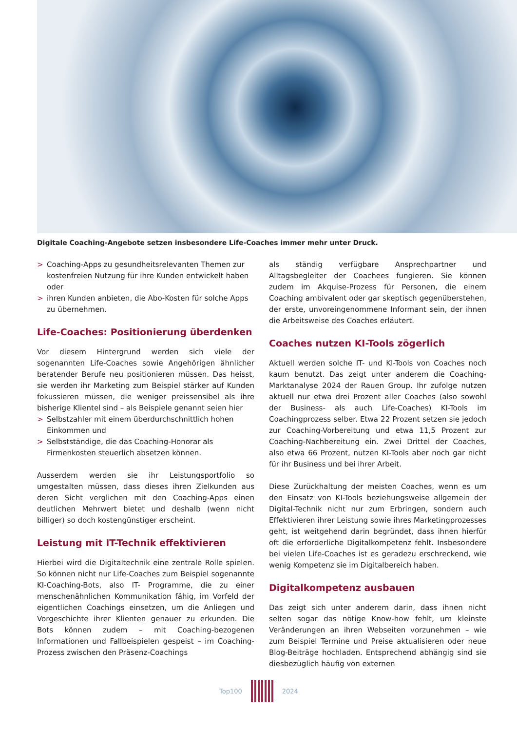Digitale Coaching-Angebote setzen insbesondere Life-Coaches immer mehr unter Druck.
> Coaching-Apps zu gesundheitsrelevanten Themen zur kostenfreien Nutzung für ihre Kunden entwickelt haben oder
> ihren Kunden anbieten, die Abo-Kosten für solche Apps zu übernehmen.
Life-Coaches: Positionierung überdenken
Vor diesem Hintergrund werden sich viele der sogenannten Life-Coaches sowie Angehörigen ähnlicher beratender Berufe neu positionieren müssen. Das heisst, sie werden ihr Marketing zum Beispiel stärker auf Kunden fokussieren müssen, die weniger preissensibel als ihre bisherige Klientel sind – als Beispiele genannt seien hier
> Selbstzahler mit einem überdurchschnittlich hohen Einkommen und
> Selbstständige, die das Coaching-Honorar als Firmenkosten steuerlich absetzen können.
Ausserdem werden sie ihr Leistungsportfolio so umgestalten müssen, dass dieses ihren Zielkunden aus deren Sicht verglichen mit den Coaching-Apps einen deutlichen Mehrwert bietet und deshalb (wenn nicht billiger) so doch kostengünstiger erscheint.
Leistung mit IT-Technik effektivieren
Hierbei wird die Digitaltechnik eine zentrale Rolle spielen. So können nicht nur Life-Coaches zum Beispiel sogenannte KI-Coaching-Bots, also IT- Programme, die zu einer menschenähnlichen Kommunikation fähig, im Vorfeld der eigentlichen Coachings einsetzen, um die Anliegen und Vorgeschichte ihrer Klienten genauer zu erkunden. Die Bots können zudem – mit Coaching-bezogenen Informationen und Fallbeispielen gespeist – im Coaching-Prozess zwischen den Präsenz-Coachings
als ständig verfügbare Ansprechpartner und Alltagsbegleiter der Coachees fungieren. Sie können zudem im Akquise-Prozess für Personen, die einem Coaching ambivalent oder gar skeptisch gegenüberstehen, der erste, unvoreingenommene Informant sein, der ihnen die Arbeitsweise des Coaches erläutert.
Coaches nutzen KI-Tools zögerlich
Aktuell werden solche IT- und KI-Tools von Coaches noch kaum benutzt. Das zeigt unter anderem die Coaching-Marktanalyse 2024 der Rauen Group. Ihr zufolge nutzen aktuell nur etwa drei Prozent aller Coaches (also sowohl der Business- als auch Life-Coaches) KI-Tools im Coachingprozess selber. Etwa 22 Prozent setzen sie jedoch zur Coaching-Vorbereitung und etwa 11,5 Prozent zur Coaching-Nachbereitung ein. Zwei Drittel der Coaches, also etwa 66 Prozent, nutzen KI-Tools aber noch gar nicht für ihr Business und bei ihrer Arbeit.
Diese Zurückhaltung der meisten Coaches, wenn es um den Einsatz von KI-Tools beziehungsweise allgemein der Digital-Technik nicht nur zum Erbringen, sondern auch Effektivieren ihrer Leistung sowie ihres Marketingprozesses geht, ist weitgehend darin begründet, dass ihnen hierfür oft die erforderliche Digitalkompetenz fehlt. Insbesondere bei vielen Life-Coaches ist es geradezu erschreckend, wie wenig Kompetenz sie im Digitalbereich haben.
Digitalkompetenz ausbauen
Das zeigt sich unter anderem darin, dass ihnen nicht selten sogar das nötige Know-how fehlt, um kleinste Veränderungen an ihren Webseiten vorzunehmen – wie zum Beispiel Termine und Preise aktualisieren oder neue Blog-Beiträge hochladen. Entsprechend abhängig sind sie diesbezüglich häufig von externen
Top100 2024